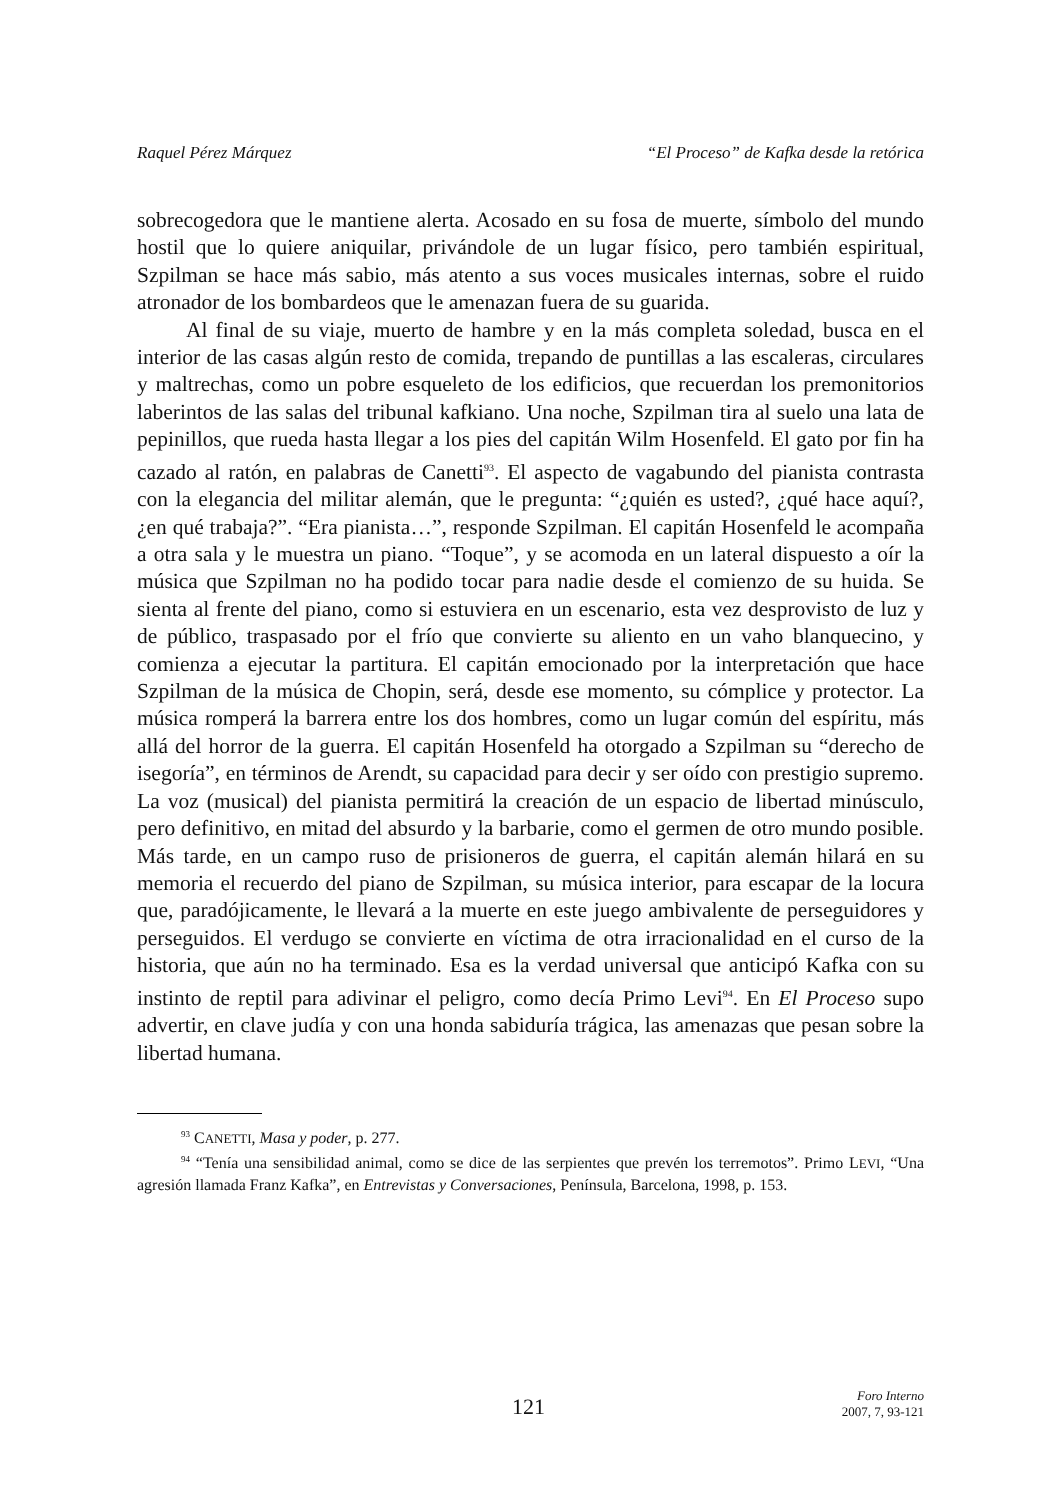Raquel Pérez Márquez “El Proceso” de Kafka desde la retórica
sobrecogedora que le mantiene alerta. Acosado en su fosa de muerte, símbolo del mundo hostil que lo quiere aniquilar, privándole de un lugar físico, pero también espiritual, Szpilman se hace más sabio, más atento a sus voces musicales internas, sobre el ruido atronador de los bombardeos que le amenazan fuera de su guarida.
Al final de su viaje, muerto de hambre y en la más completa soledad, busca en el interior de las casas algún resto de comida, trepando de puntillas a las escaleras, circulares y maltrechas, como un pobre esqueleto de los edificios, que recuerdan los premonitorios laberintos de las salas del tribunal kafkiano. Una noche, Szpilman tira al suelo una lata de pepinillos, que rueda hasta llegar a los pies del capitán Wilm Hosenfeld. El gato por fin ha cazado al ratón, en palabras de Canetti<sup>93</sup>. El aspecto de vagabundo del pianista contrasta con la elegancia del militar alemán, que le pregunta: “¿quién es usted?, ¿qué hace aquí?, ¿en qué trabaja?”. “Era pianista…”, responde Szpilman. El capitán Hosenfeld le acompaña a otra sala y le muestra un piano. “Toque”, y se acomoda en un lateral dispuesto a oír la música que Szpilman no ha podido tocar para nadie desde el comienzo de su huida. Se sienta al frente del piano, como si estuviera en un escenario, esta vez desprovisto de luz y de público, traspasado por el frío que convierte su aliento en un vaho blanquecino, y comienza a ejecutar la partitura. El capitán emocionado por la interpretación que hace Szpilman de la música de Chopin, será, desde ese momento, su cómplice y protector. La música romperá la barrera entre los dos hombres, como un lugar común del espíritu, más allá del horror de la guerra. El capitán Hosenfeld ha otorgado a Szpilman su “derecho de isegoría”, en términos de Arendt, su capacidad para decir y ser oído con prestigio supremo. La voz (musical) del pianista permitirá la creación de un espacio de libertad minúsculo, pero definitivo, en mitad del absurdo y la barbarie, como el germen de otro mundo posible. Más tarde, en un campo ruso de prisioneros de guerra, el capitán alemán hilará en su memoria el recuerdo del piano de Szpilman, su música interior, para escapar de la locura que, paradójicamente, le llevará a la muerte en este juego ambivalente de perseguidores y perseguidos. El verdugo se convierte en víctima de otra irracionalidad en el curso de la historia, que aún no ha terminado. Esa es la verdad universal que anticipó Kafka con su instinto de reptil para adivinar el peligro, como decía Primo Levi<sup>94</sup>. En El Proceso supo advertir, en clave judía y con una honda sabiduría trágica, las amenazas que pesan sobre la libertad humana.
<sup>93</sup> CANETTI, Masa y poder, p. 277.
<sup>94</sup> “Tenía una sensibilidad animal, como se dice de las serpientes que prevén los terremotos”. Primo LEVI, “Una agresión llamada Franz Kafka”, en Entrevistas y Conversaciones, Península, Barcelona, 1998, p. 153.
121
Foro Interno
2007, 7, 93-121